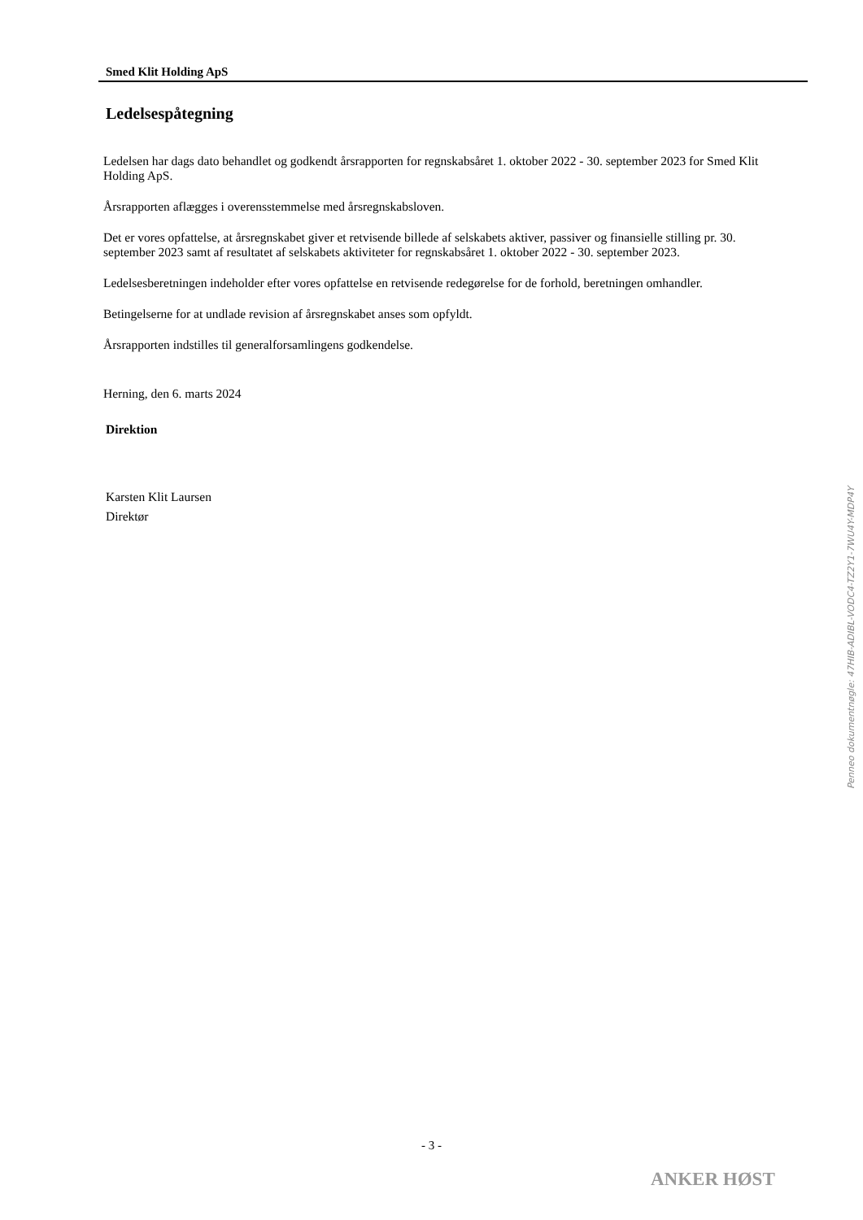Smed Klit Holding ApS
Ledelsespåtegning
Ledelsen har dags dato behandlet og godkendt årsrapporten for regnskabsåret 1. oktober 2022 - 30. september 2023 for Smed Klit Holding ApS.
Årsrapporten aflægges i overensstemmelse med årsregnskabsloven.
Det er vores opfattelse, at årsregnskabet giver et retvisende billede af selskabets aktiver, passiver og finansielle stilling pr. 30. september 2023 samt af resultatet af selskabets aktiviteter for regnskabsåret 1. oktober 2022 - 30. september 2023.
Ledelsesberetningen indeholder efter vores opfattelse en retvisende redegørelse for de forhold, beretningen omhandler.
Betingelserne for at undlade revision af årsregnskabet anses som opfyldt.
Årsrapporten indstilles til generalforsamlingens godkendelse.
Herning, den 6. marts 2024
Direktion
Karsten Klit Laursen
Direktør
Penneo dokumentnøgle: 47HIB-ADIBL-VODC4-TZ2Y1-7WU4Y-MDP4Y
- 3 -
ANKER HØST